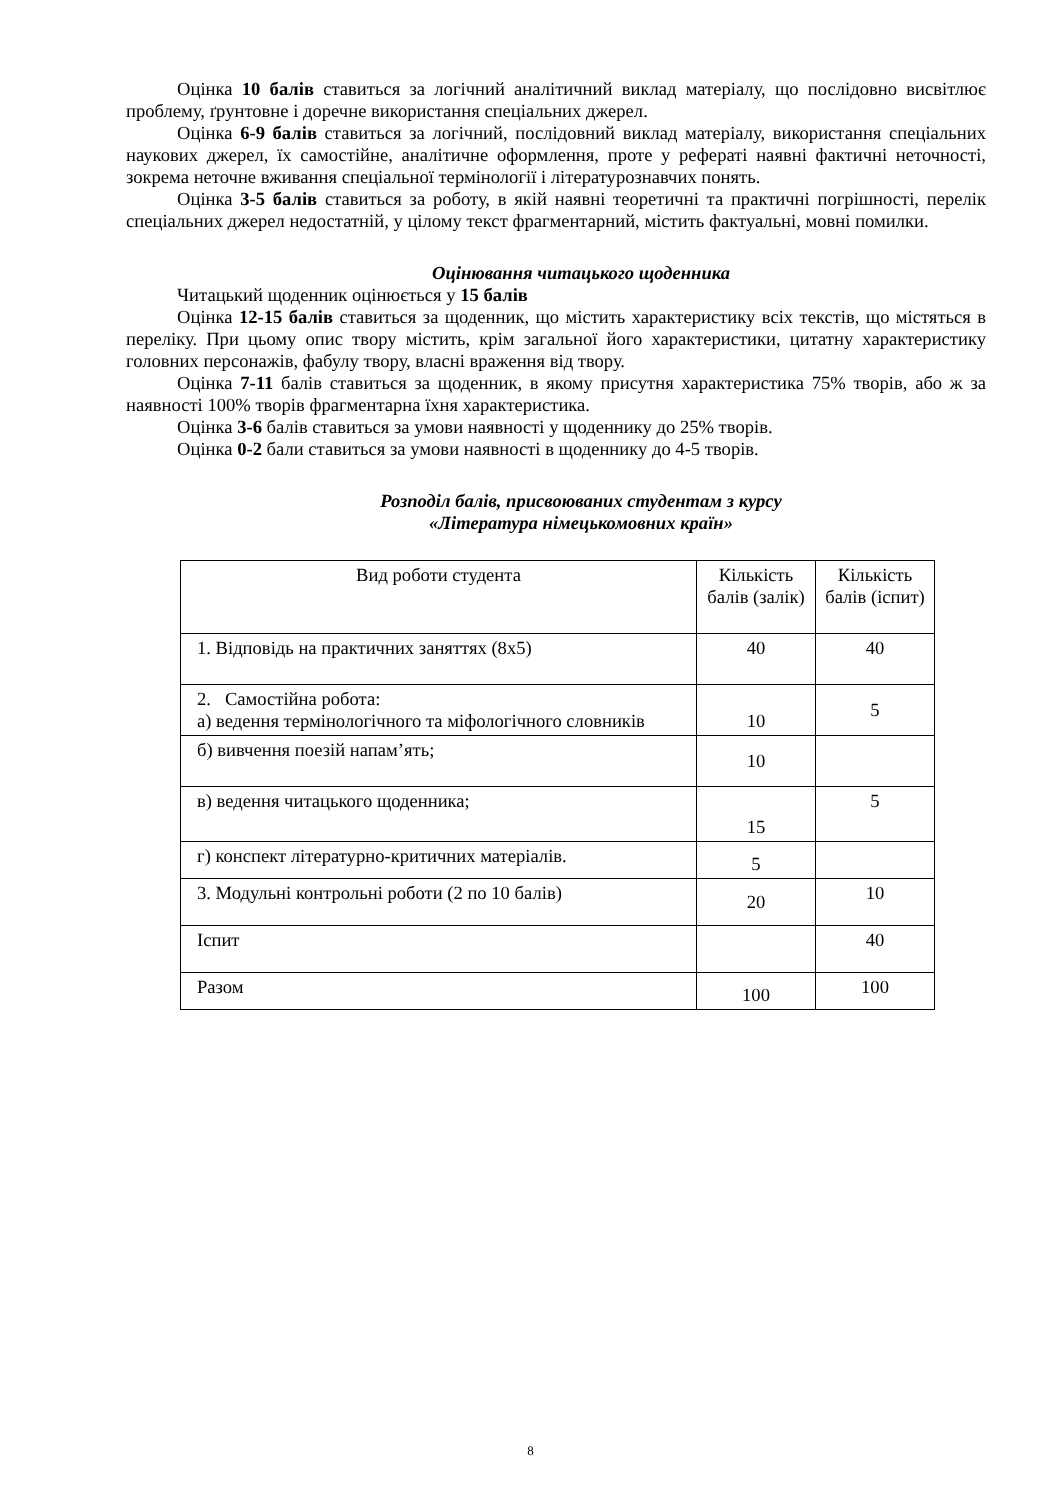Оцінка 10 балів ставиться за логічний аналітичний виклад матеріалу, що послідовно висвітлює проблему, ґрунтовне і доречне використання спеціальних джерел.
Оцінка 6-9 балів ставиться за логічний, послідовний виклад матеріалу, використання спеціальних наукових джерел, їх самостійне, аналітичне оформлення, проте у рефераті наявні фактичні неточності, зокрема неточне вживання спеціальної термінології і літературознавчих понять.
Оцінка 3-5 балів ставиться за роботу, в якій наявні теоретичні та практичні погрішності, перелік спеціальних джерел недостатній, у цілому текст фрагментарний, містить фактуальні, мовні помилки.
Оцінювання читацького щоденника
Читацький щоденник оцінюється у 15 балів
Оцінка 12-15 балів ставиться за щоденник, що містить характеристику всіх текстів, що містяться в переліку. При цьому опис твору містить, крім загальної його характеристики, цитатну характеристику головних персонажів, фабулу твору, власні враження від твору.
Оцінка 7-11 балів ставиться за щоденник, в якому присутня характеристика 75% творів, або ж за наявності 100% творів фрагментарна їхня характеристика.
Оцінка 3-6 балів ставиться за умови наявності у щоденнику до 25% творів.
Оцінка 0-2 бали ставиться за умови наявності в щоденнику до 4-5 творів.
Розподіл балів, присвоюваних студентам з курсу
«Література німецькомовних країн»
| Вид роботи студента | Кількість балів (залік) | Кількість балів (іспит) |
| 1. Відповідь на практичних заняттях (8х5) | 40 | 40 |
| 2. Самостійна робота: а) ведення термінологічного та міфологічного словників | 10 | 5 |
| б) вивчення поезій напам’ять; | 10 | |
| в) ведення читацького щоденника; | 15 | 5 |
| г) конспект літературно-критичних матеріалів. | 5 | |
| 3. Модульні контрольні роботи (2 по 10 балів) | 20 | 10 |
| Іспит | | 40 |
| Разом | 100 | 100 |
8